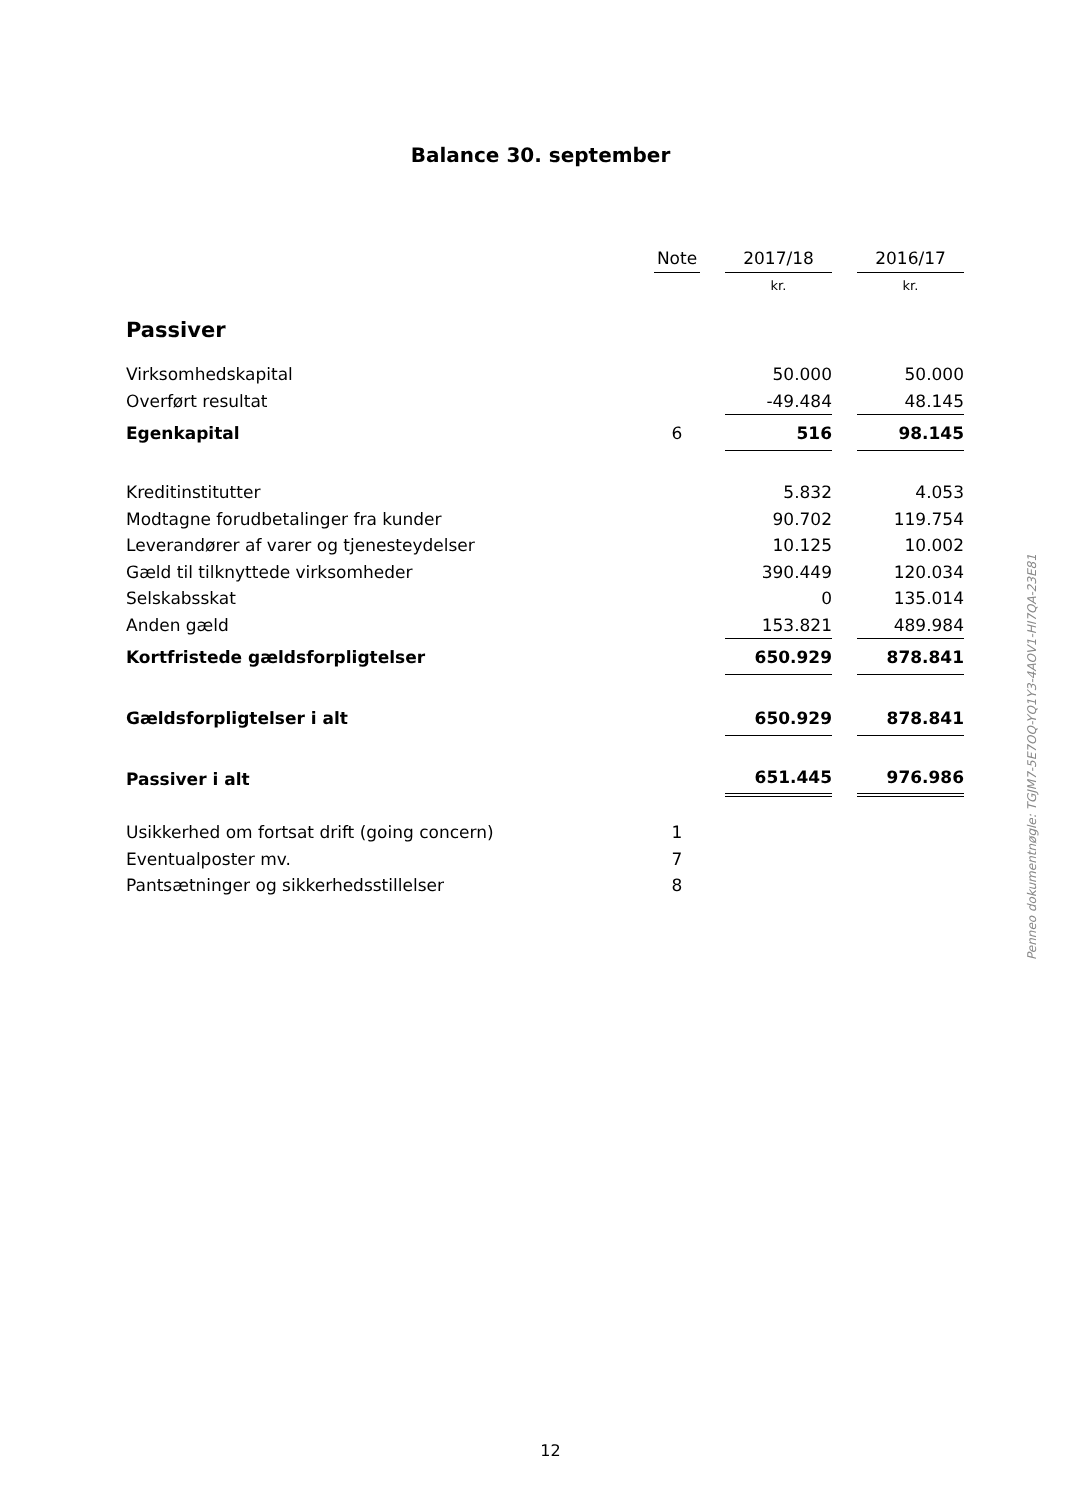Balance 30. september
| | Note | | 2017/18 | | 2016/17 |
| --- | --- | --- | --- | --- | --- |
| | | | kr. | | kr. |
| Passiver | | | | | |
| Virksomhedskapital | | | 50.000 | | 50.000 |
| Overført resultat | | | -49.484 | | 48.145 |
| Egenkapital | 6 | | 516 | | 98.145 |
| Kreditinstitutter | | | 5.832 | | 4.053 |
| Modtagne forudbetalinger fra kunder | | | 90.702 | | 119.754 |
| Leverandører af varer og tjenesteydelser | | | 10.125 | | 10.002 |
| Gæld til tilknyttede virksomheder | | | 390.449 | | 120.034 |
| Selskabsskat | | | 0 | | 135.014 |
| Anden gæld | | | 153.821 | | 489.984 |
| Kortfristede gældsforpligtelser | | | 650.929 | | 878.841 |
| Gældsforpligtelser i alt | | | 650.929 | | 878.841 |
| Passiver i alt | | | 651.445 | | 976.986 |
| Usikkerhed om fortsat drift (going concern) | 1 | | | | |
| Eventualposter mv. | 7 | | | | |
| Pantsætninger og sikkerhedsstillelser | 8 | | | | |
Penneo dokumentnøgle: TGJM7-5E7OQ-YQ1Y3-4AOV1-HI7QA-23E81
12